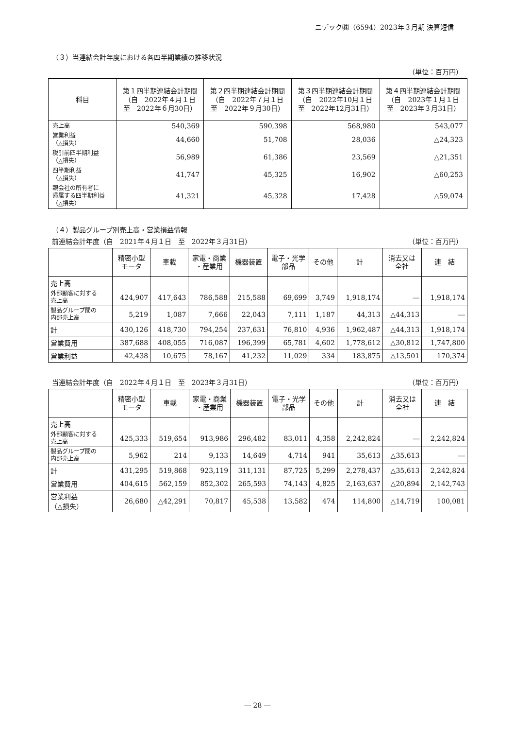ニデック㈱（6594）2023年３月期 決算短信
（３）当連結会計年度における各四半期業績の推移状況
（単位：百万円）
| 科目 | 第１四半期連結会計期間 （自 2022年４月１日 至 2022年６月30日） | 第２四半期連結会計期間 （自 2022年７月１日 至 2022年９月30日） | 第３四半期連結会計期間 （自 2022年10月１日 至 2022年12月31日） | 第４四半期連結会計期間 （自 2023年１月１日 至 2023年３月31日） |
| --- | --- | --- | --- | --- |
| 売上高 | 540,369 | 590,398 | 568,980 | 543,077 |
| 営業利益 （△損失） | 44,660 | 51,708 | 28,036 | △24,323 |
| 税引前四半期利益 （△損失） | 56,989 | 61,386 | 23,569 | △21,351 |
| 四半期利益 （△損失） | 41,747 | 45,325 | 16,902 | △60,253 |
| 親会社の所有者に 帰属する四半期利益 （△損失） | 41,321 | 45,328 | 17,428 | △59,074 |
（４）製品グループ別売上高・営業損益情報
前連結会計年度（自　2021年４月１日　至　2022年３月31日） （単位：百万円）
| | 精密小型 モータ | 車載 | 家電・商業 ・産業用 | 機器装置 | 電子・光学 部品 | その他 | 計 | 消去又は 全社 | 連 結 |
| --- | --- | --- | --- | --- | --- | --- | --- | --- | --- |
| 売上高 | | | | | | | | | |
| 外部顧客に対する 売上高 | 424,907 | 417,643 | 786,588 | 215,588 | 69,699 | 3,749 | 1,918,174 | ― | 1,918,174 |
| 製品グループ間の 内部売上高 | 5,219 | 1,087 | 7,666 | 22,043 | 7,111 | 1,187 | 44,313 | △44,313 | ― |
| 計 | 430,126 | 418,730 | 794,254 | 237,631 | 76,810 | 4,936 | 1,962,487 | △44,313 | 1,918,174 |
| 営業費用 | 387,688 | 408,055 | 716,087 | 196,399 | 65,781 | 4,602 | 1,778,612 | △30,812 | 1,747,800 |
| 営業利益 | 42,438 | 10,675 | 78,167 | 41,232 | 11,029 | 334 | 183,875 | △13,501 | 170,374 |
当連結会計年度（自　2022年４月１日　至　2023年３月31日） （単位：百万円）
| | 精密小型 モータ | 車載 | 家電・商業 ・産業用 | 機器装置 | 電子・光学 部品 | その他 | 計 | 消去又は 全社 | 連 結 |
| --- | --- | --- | --- | --- | --- | --- | --- | --- | --- |
| 売上高 | | | | | | | | | |
| 外部顧客に対する 売上高 | 425,333 | 519,654 | 913,986 | 296,482 | 83,011 | 4,358 | 2,242,824 | ― | 2,242,824 |
| 製品グループ間の 内部売上高 | 5,962 | 214 | 9,133 | 14,649 | 4,714 | 941 | 35,613 | △35,613 | ― |
| 計 | 431,295 | 519,868 | 923,119 | 311,131 | 87,725 | 5,299 | 2,278,437 | △35,613 | 2,242,824 |
| 営業費用 | 404,615 | 562,159 | 852,302 | 265,593 | 74,143 | 4,825 | 2,163,637 | △20,894 | 2,142,743 |
| 営業利益 （△損失） | 26,680 | △42,291 | 70,817 | 45,538 | 13,582 | 474 | 114,800 | △14,719 | 100,081 |
― 28 ―